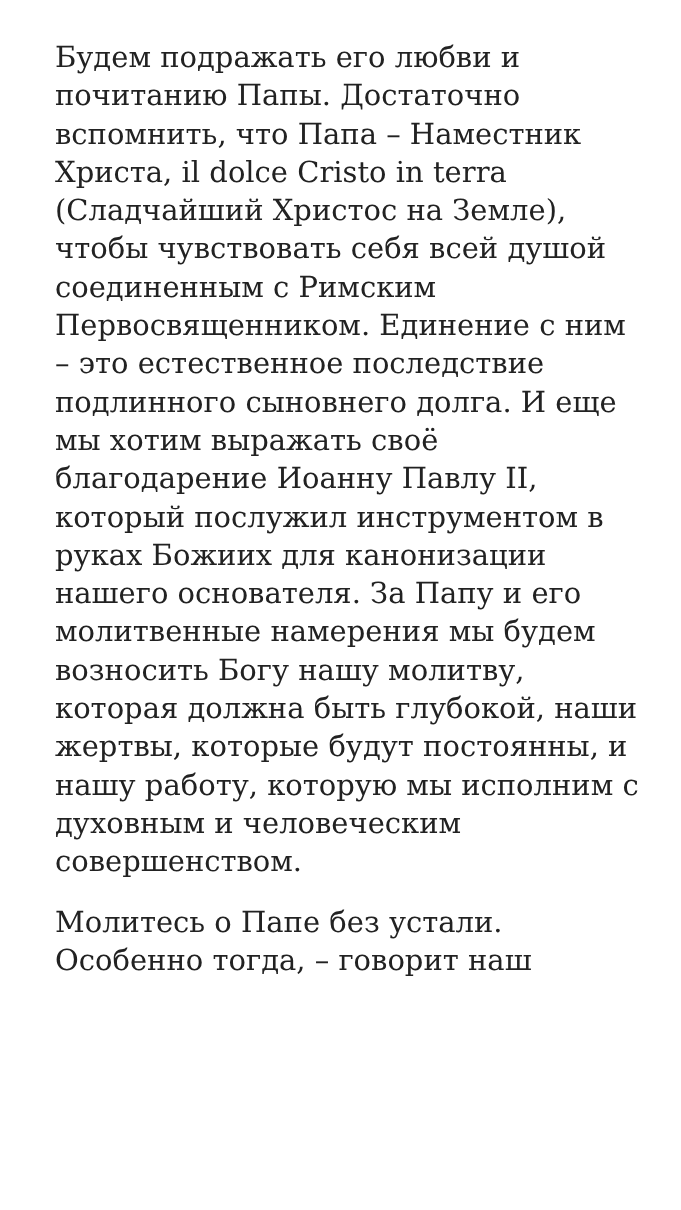Будем подражать его любви и почитанию Папы. Достаточно вспомнить, что Папа – Наместник Христа, il dolce Cristo in terra (Сладчайший Христос на Земле), чтобы чувствовать себя всей душой соединенным с Римским Первосвященником. Единение с ним – это естественное последствие подлинного сыновнего долга. И еще мы хотим выражать своё благодарение Иоанну Павлу II, который послужил инструментом в руках Божиих для канонизации нашего основателя. За Папу и его молитвенные намерения мы будем возносить Богу нашу молитву, которая должна быть глубокой, наши жертвы, которые будут постоянны, и нашу работу, которую мы исполним с духовным и человеческим совершенством.
Молитесь о Папе без устали. Особенно тогда, – говорит наш